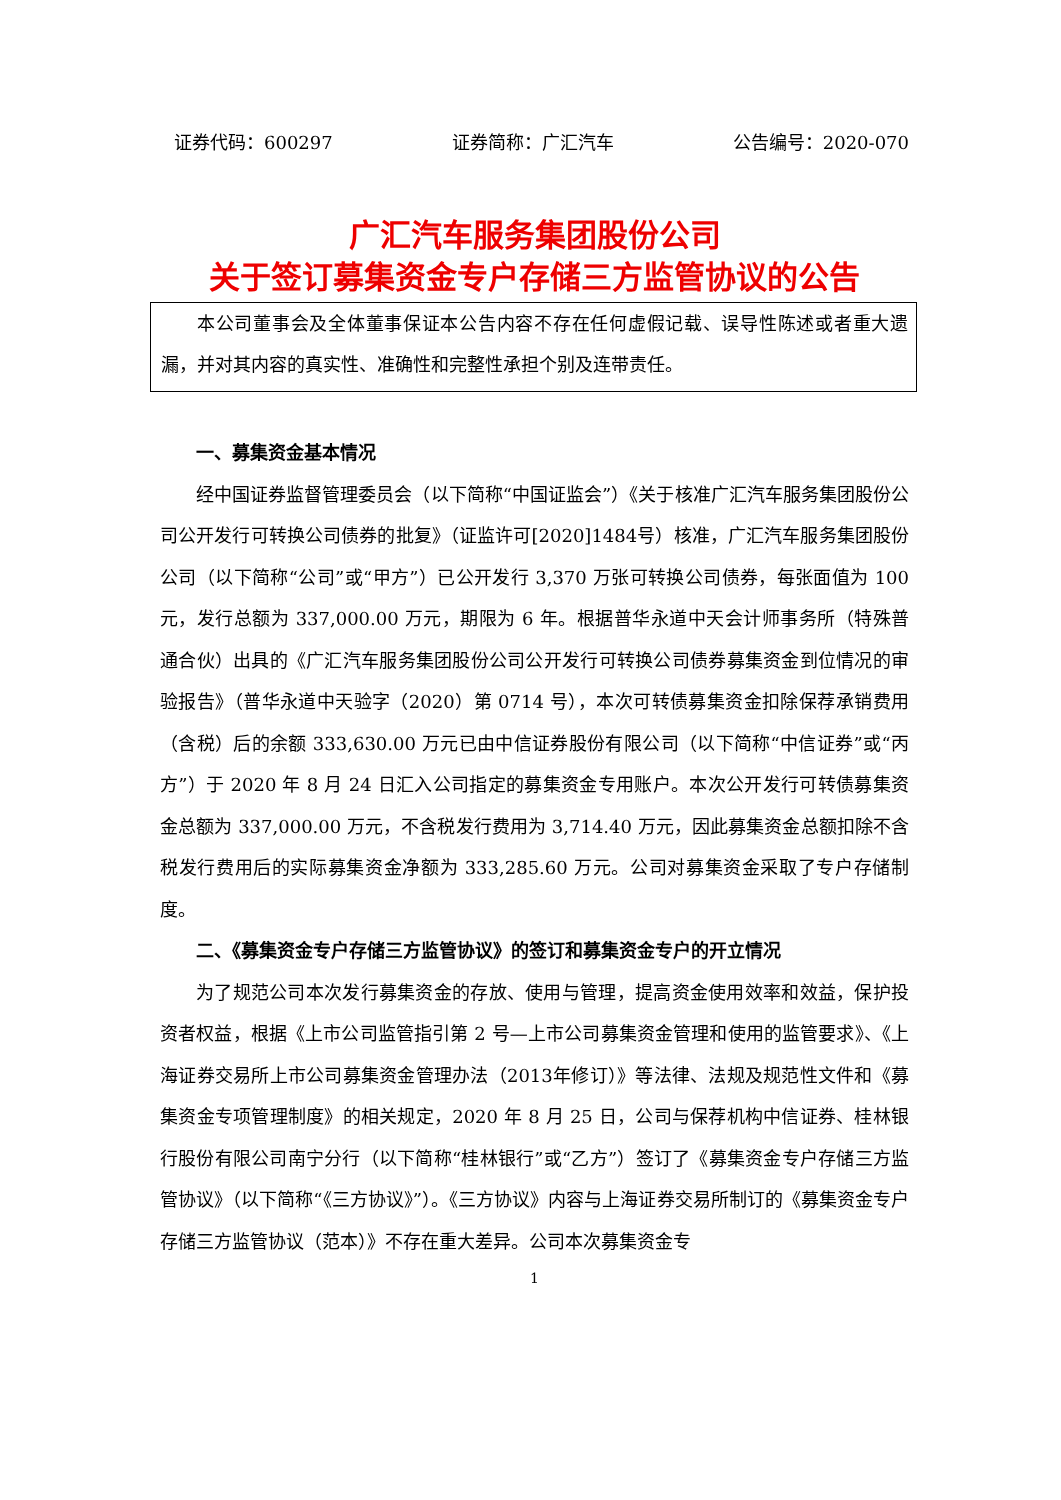证券代码：600297 证券简称：广汇汽车 公告编号：2020-070
广汇汽车服务集团股份公司
关于签订募集资金专户存储三方监管协议的公告
本公司董事会及全体董事保证本公告内容不存在任何虚假记载、误导性陈述或者重大遗漏，并对其内容的真实性、准确性和完整性承担个别及连带责任。
一、募集资金基本情况
经中国证券监督管理委员会（以下简称“中国证监会”）《关于核准广汇汽车服务集团股份公司公开发行可转换公司债券的批复》（证监许可[2020]1484号）核准，广汇汽车服务集团股份公司（以下简称“公司”或“甲方”）已公开发行 3,370 万张可转换公司债券，每张面值为 100 元，发行总额为 337,000.00 万元，期限为 6 年。根据普华永道中天会计师事务所（特殊普通合伙）出具的《广汇汽车服务集团股份公司公开发行可转换公司债券募集资金到位情况的审验报告》（普华永道中天验字（2020）第 0714 号），本次可转债募集资金扣除保荐承销费用（含税）后的余额 333,630.00 万元已由中信证券股份有限公司（以下简称“中信证券”或“丙方”）于 2020 年 8 月 24 日汇入公司指定的募集资金专用账户。本次公开发行可转债募集资金总额为 337,000.00 万元，不含税发行费用为 3,714.40 万元，因此募集资金总额扣除不含税发行费用后的实际募集资金净额为 333,285.60 万元。公司对募集资金采取了专户存储制度。
二、《募集资金专户存储三方监管协议》的签订和募集资金专户的开立情况
为了规范公司本次发行募集资金的存放、使用与管理，提高资金使用效率和效益，保护投资者权益，根据《上市公司监管指引第 2 号—上市公司募集资金管理和使用的监管要求》、《上海证券交易所上市公司募集资金管理办法（2013年修订）》等法律、法规及规范性文件和《募集资金专项管理制度》的相关规定，2020 年 8 月 25 日，公司与保荐机构中信证券、桂林银行股份有限公司南宁分行（以下简称“桂林银行”或“乙方”）签订了《募集资金专户存储三方监管协议》（以下简称“《三方协议》”）。《三方协议》内容与上海证券交易所制订的《募集资金专户存储三方监管协议（范本）》不存在重大差异。公司本次募集资金专
1